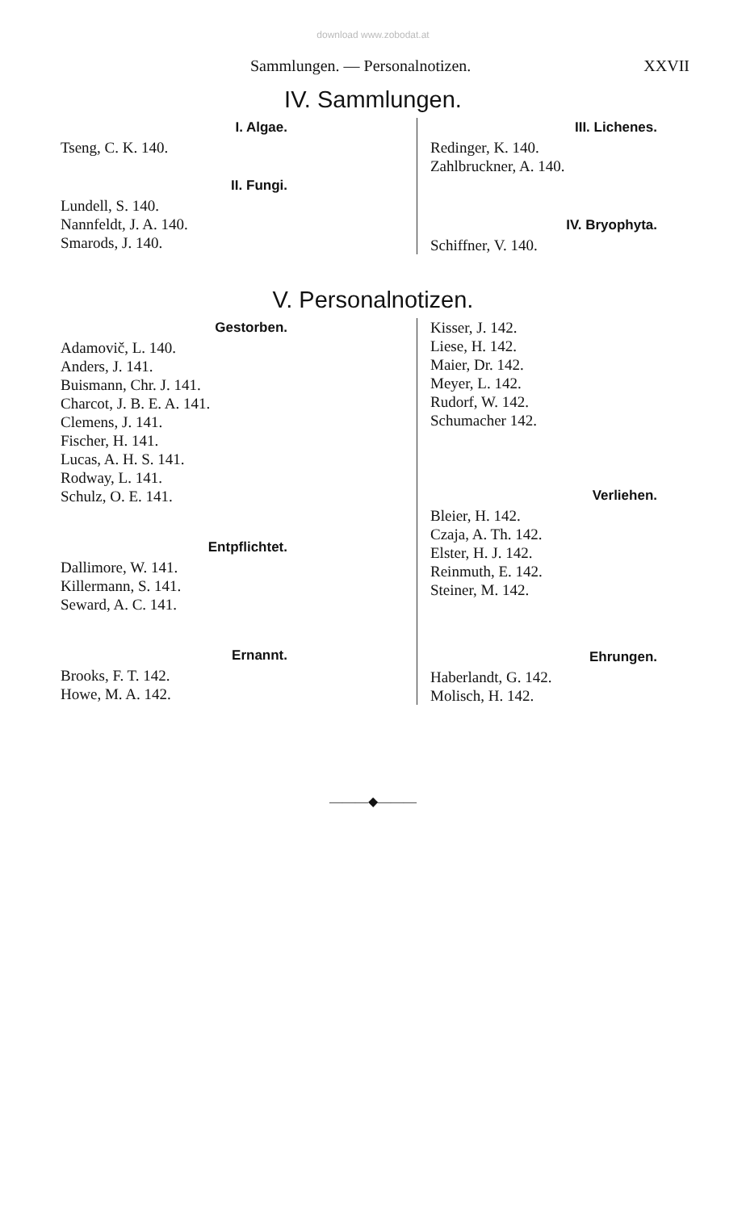download www.zobodat.at
Sammlungen. — Personalnotizen. XXVII
IV. Sammlungen.
I. Algae.
Tseng, C. K. 140.
II. Fungi.
Lundell, S. 140.
Nannfeldt, J. A. 140.
Smarods, J. 140.
III. Lichenes.
Redinger, K. 140.
Zahlbruckner, A. 140.
IV. Bryophyta.
Schiffner, V. 140.
V. Personalnotizen.
Gestorben.
Adamovič, L. 140.
Anders, J. 141.
Buismann, Chr. J. 141.
Charcot, J. B. E. A. 141.
Clemens, J. 141.
Fischer, H. 141.
Lucas, A. H. S. 141.
Rodway, L. 141.
Schulz, O. E. 141.
Entpflichtet.
Dallimore, W. 141.
Killermann, S. 141.
Seward, A. C. 141.
Ernannt.
Brooks, F. T. 142.
Howe, M. A. 142.
Kisser, J. 142.
Liese, H. 142.
Maier, Dr. 142.
Meyer, L. 142.
Rudorf, W. 142.
Schumacher 142.
Verliehen.
Bleier, H. 142.
Czaja, A. Th. 142.
Elster, H. J. 142.
Reinmuth, E. 142.
Steiner, M. 142.
Ehrungen.
Haberlandt, G. 142.
Molisch, H. 142.
———◆———